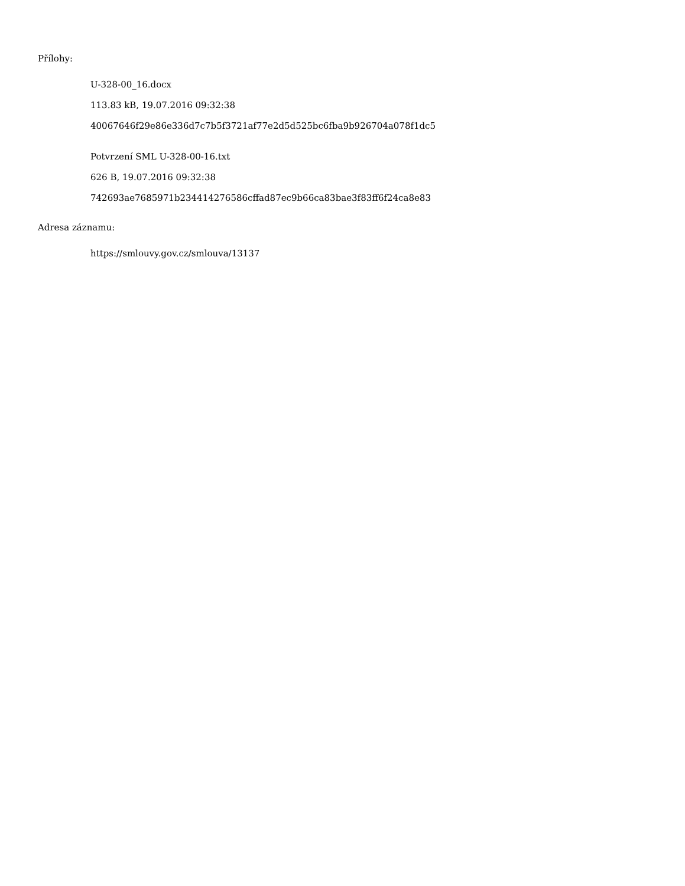Přílohy:
U-328-00_16.docx
113.83 kB, 19.07.2016 09:32:38
40067646f29e86e336d7c7b5f3721af77e2d5d525bc6fba9b926704a078f1dc5
Potvrzení SML U-328-00-16.txt
626 B, 19.07.2016 09:32:38
742693ae7685971b234414276586cffad87ec9b66ca83bae3f83ff6f24ca8e83
Adresa záznamu:
https://smlouvy.gov.cz/smlouva/13137